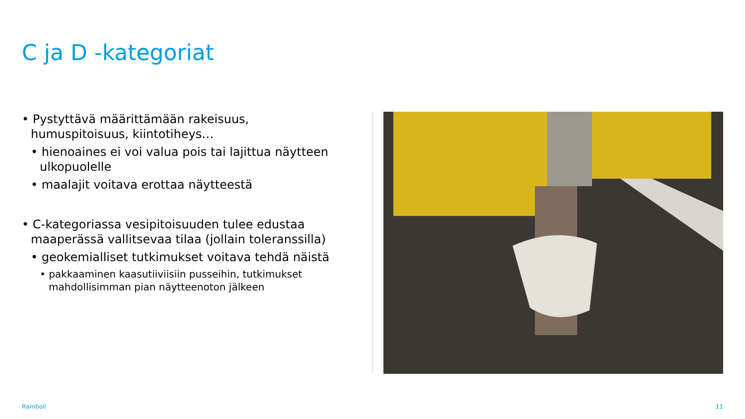C ja D -kategoriat
• Pystyttävä määrittämään rakeisuus, humuspitoisuus, kiintotiheys…
• hienoaines ei voi valua pois tai lajittua näytteen ulkopuolelle
• maalajit voitava erottaa näytteestä
• C-kategoriassa vesipitoisuuden tulee edustaa maaperässä vallitsevaa tilaa (jollain toleranssilla)
• geokemialliset tutkimukset voitava tehdä näistä
• pakkaaminen kaasutiiviisiin pusseihin, tutkimukset mahdollisimman pian näytteenoton jälkeen
Ramboll 11